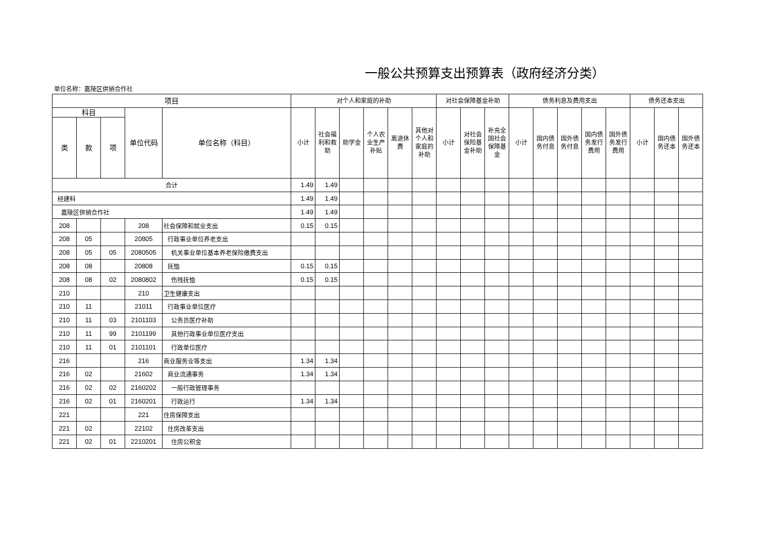一般公共预算支出预算表（政府经济分类）
单位名称：嘉陵区供销合作社
| 项目 | | | | | 对个人和家庭的补助 | | | | | | 对社会保障基金补助 | | | 债务利息及费用支出 | | | | | 债务还本支出 | | |
| --- | --- | --- | --- | --- | --- | --- | --- | --- | --- | --- | --- | --- | --- | --- | --- | --- | --- | --- | --- | --- | --- |
| 科目 | | | 单位代码 | 单位名称（科目） | 小计 | 社会福利和救助 | 助学金 | 个人农业生产补贴 | 离退休费 | 其他对个人和家庭的补助 | 小计 | 对社会保险基金补助 | 补充全国社会保障基金 | 小计 | 国内债务付息 | 国外债务付息 | 国内债务发行费用 | 国外债务发行费用 | 小计 | 国内债务还本 | 国外债务还本 |
| 类 | 款 | 项 | | | | | | | | | | | | | | | | | | | |
| 合计 | | | | | 1.49 | 1.49 | | | | | | | | | | | | | | | |
| 经建科 | | | | | 1.49 | 1.49 | | | | | | | | | | | | | | | |
| 嘉陵区供销合作社 | | | | | 1.49 | 1.49 | | | | | | | | | | | | | | | |
| 208 | | | 208 | 社会保障和就业支出 | 0.15 | 0.15 | | | | | | | | | | | | | | | |
| 208 | 05 | | 20805 | 行政事业单位养老支出 | | | | | | | | | | | | | | | | | |
| 208 | 05 | 05 | 2080505 | 机关事业单位基本养老保险缴费支出 | | | | | | | | | | | | | | | | | |
| 208 | 08 | | 20808 | 抚恤 | 0.15 | 0.15 | | | | | | | | | | | | | | | |
| 208 | 08 | 02 | 2080802 | 伤残抚恤 | 0.15 | 0.15 | | | | | | | | | | | | | | | |
| 210 | | | 210 | 卫生健康支出 | | | | | | | | | | | | | | | | | |
| 210 | 11 | | 21011 | 行政事业单位医疗 | | | | | | | | | | | | | | | | | |
| 210 | 11 | 03 | 2101103 | 公务员医疗补助 | | | | | | | | | | | | | | | | | |
| 210 | 11 | 99 | 2101199 | 其他行政事业单位医疗支出 | | | | | | | | | | | | | | | | | |
| 210 | 11 | 01 | 2101101 | 行政单位医疗 | | | | | | | | | | | | | | | | | |
| 216 | | | 216 | 商业服务业等支出 | 1.34 | 1.34 | | | | | | | | | | | | | | | |
| 216 | 02 | | 21602 | 商业流通事务 | 1.34 | 1.34 | | | | | | | | | | | | | | | |
| 216 | 02 | 02 | 2160202 | 一般行政管理事务 | | | | | | | | | | | | | | | | | |
| 216 | 02 | 01 | 2160201 | 行政运行 | 1.34 | 1.34 | | | | | | | | | | | | | | | |
| 221 | | | 221 | 住房保障支出 | | | | | | | | | | | | | | | | | |
| 221 | 02 | | 22102 | 住房改革支出 | | | | | | | | | | | | | | | | | |
| 221 | 02 | 01 | 2210201 | 住房公积金 | | | | | | | | | | | | | | | | | |